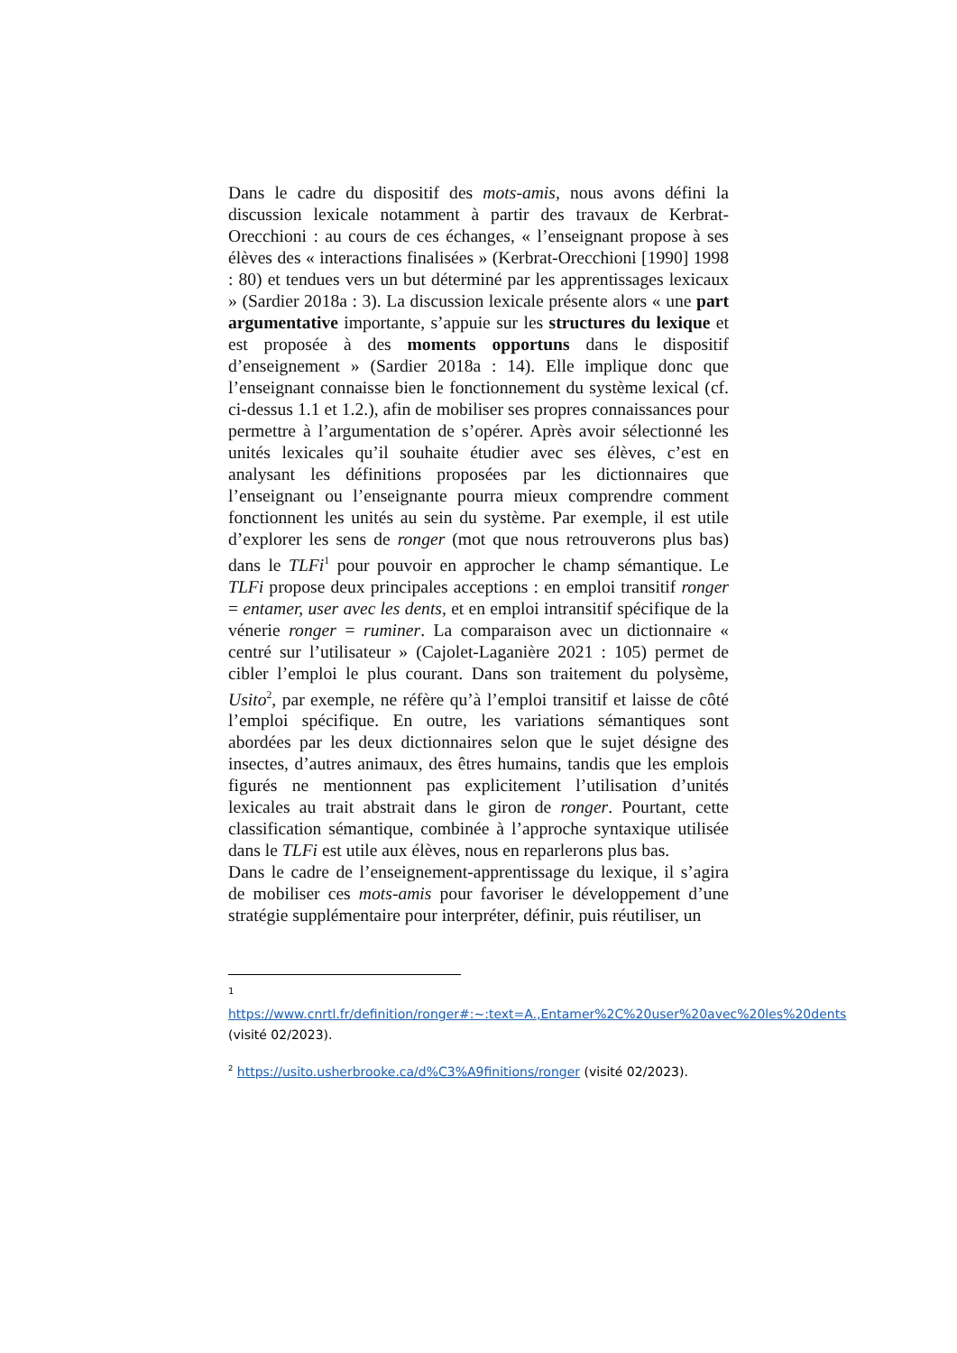Dans le cadre du dispositif des mots-amis, nous avons défini la discussion lexicale notamment à partir des travaux de Kerbrat-Orecchioni : au cours de ces échanges, « l’enseignant propose à ses élèves des « interactions finalisées » (Kerbrat-Orecchioni [1990] 1998 : 80) et tendues vers un but déterminé par les apprentissages lexicaux » (Sardier 2018a : 3). La discussion lexicale présente alors « une part argumentative importante, s’appuie sur les structures du lexique et est proposée à des moments opportuns dans le dispositif d’enseignement » (Sardier 2018a : 14). Elle implique donc que l’enseignant connaisse bien le fonctionnement du système lexical (cf. ci-dessus 1.1 et 1.2.), afin de mobiliser ses propres connaissances pour permettre à l’argumentation de s’opérer. Après avoir sélectionné les unités lexicales qu’il souhaite étudier avec ses élèves, c’est en analysant les définitions proposées par les dictionnaires que l’enseignant ou l’enseignante pourra mieux comprendre comment fonctionnent les unités au sein du système. Par exemple, il est utile d’explorer les sens de ronger (mot que nous retrouverons plus bas) dans le TLFi<sup>1</sup> pour pouvoir en approcher le champ sémantique. Le TLFi propose deux principales acceptions : en emploi transitif ronger = entamer, user avec les dents, et en emploi intransitif spécifique de la vénerie ronger = ruminer. La comparaison avec un dictionnaire « centré sur l’utilisateur » (Cajolet-Laganière 2021 : 105) permet de cibler l’emploi le plus courant. Dans son traitement du polysème, Usito<sup>2</sup>, par exemple, ne réfère qu’à l’emploi transitif et laisse de côté l’emploi spécifique. En outre, les variations sémantiques sont abordées par les deux dictionnaires selon que le sujet désigne des insectes, d’autres animaux, des êtres humains, tandis que les emplois figurés ne mentionnent pas explicitement l’utilisation d’unités lexicales au trait abstrait dans le giron de ronger. Pourtant, cette classification sémantique, combinée à l’approche syntaxique utilisée dans le TLFi est utile aux élèves, nous en reparlerons plus bas.
Dans le cadre de l’enseignement-apprentissage du lexique, il s’agira de mobiliser ces mots-amis pour favoriser le développement d’une stratégie supplémentaire pour interpréter, définir, puis réutiliser, un
1
https://www.cnrtl.fr/definition/ronger#:~:text=A.,Entamer%2C%20user%20avec%20les%20dents (visité 02/2023).
<sup>2</sup> https://usito.usherbrooke.ca/d%C3%A9finitions/ronger (visité 02/2023).